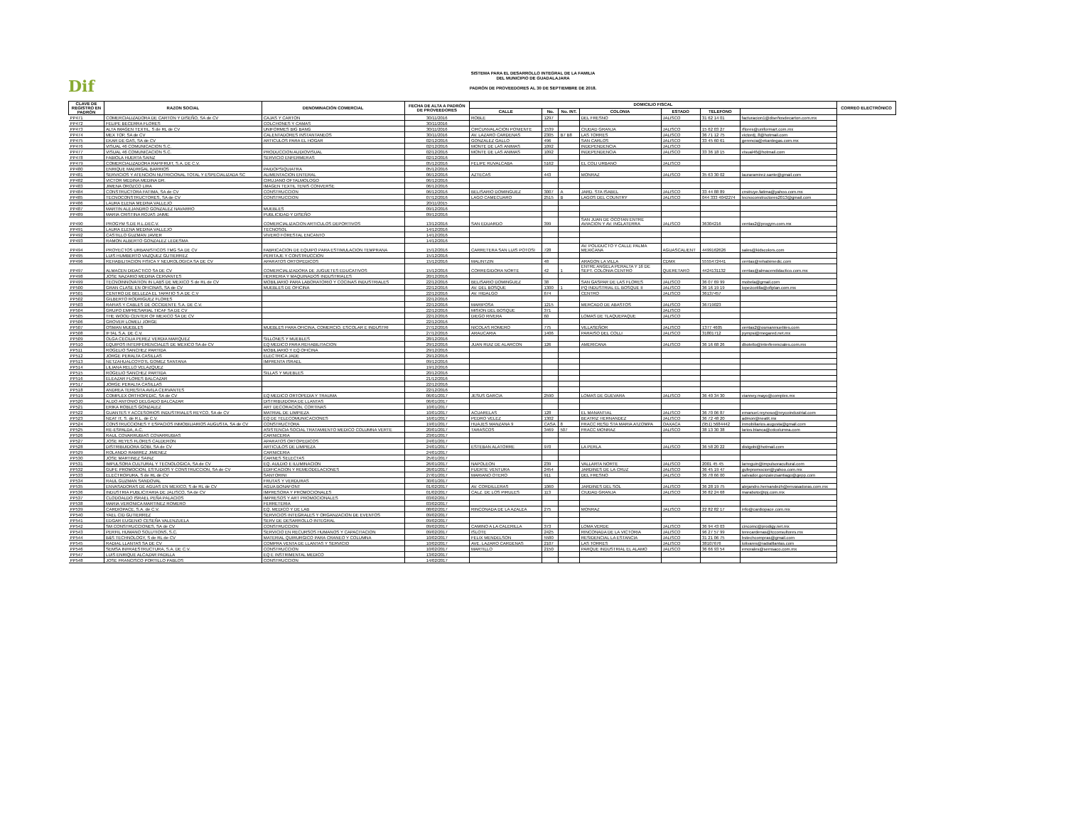Dif
SISTEMA PARA EL DESARROLLO INTEGRAL DE LA FAMILIA
DEL MUNICIPIO DE GUADALAJARA
PADRÓN DE PROVEEDORES AL 30 DE SEPTIEMBRE DE 2018.
| CLAVE DE REGISTRO EN PADRÓN | RAZON SOCIAL | DENOMINACIÓN COMERCIAL | FECHA DE ALTA A PADRÓN DE PROVEEDORES | DOMICILIO FISCAL | | | | | | | CORREO ELECTRÓNICO |
| --- | --- | --- | --- | --- | --- | --- | --- | --- | --- | --- | --- |
| | | | | CALLE | No. | No. INT. | COLONIA | ESTADO | TELEFONO | | |
| PP471 | COMERCIALIZADORA DE CARTON Y DISEÑO, SA de CV | CAJAS Y CARTON | 30/11/2016 | ROBLE | 1297 | | DEL FRESNO | JALISCO | 31 62 14 01 | facturacion1@diseñosdecarton.com.mx | |
| PP472 | FELIPE BECERRA FLORES | COLCHONES Y CAMAS | 30/11/2016 | | | | | | | | |
| PP473 | ALTA IMAGEN TEXTIL, S de RL de CV | UNIFORMES BIG BANG | 30/11/2016 | CIRCUNVALACION PONIENTE | 1539 | | CIUDAD GRANJA | JALISCO | 15 62 03 27 | rflores@uniformart.com.mx | |
| PP474 | MEX TOP, SA de CV | CALENTADORES INSTANTANEOS | 30/11/2016 | AV. LAZARO CARDENAS | 2305 | B7 B8 | LAS TORRES | JALISCO | 36 71 12 75 | victordj_8@hotmail.com | |
| PP475 | EKAR DE GAS, SA de CV | ARTICULOS PARA EL HOGAR | 02/12/2016 | GONZALEZ GALLO | 496 | | SAN CARLOS | JALISCO | 33 45 60 61 | gerencia@ekardegas.com.mx | |
| PP476 | VISUAL 46 COMUNICACION S.C. | | 02/12/2016 | MONTE DE LAS ANIMAS | 1092 | | INDEPENDENCIA | JALISCO | | | |
| PP477 | VISUAL 46 COMUNICACION S.C. | PRODUCCION AUDIOVISUAL | 02/12/2016 | MONTE DE LAS ANIMAS | 1092 | | INDEPENDENCIA | JALISCO | 33 36 18 15 | visual46@hotmail.com | |
| PP478 | FABIOLA HUERTA SAINZ | SERVICIO ENFERMERAS | 02/12/2016 | | | | | | | | |
| PP479 | COMERCIALIZADORA RAPIFRUIT, S.A. DE C.V. | | 05/12/2016 | FELIPE RUVALCABA | 5162 | | EL COLI URBANO | JALISCO | | | |
| PP480 | ENRIQUE MADRIGAL BARRIOS | PAIDOPSIQUIATRA | 05/12/2016 | | | | | | | | |
| PP481 | SERVICIOS Y ATENCION NUTRICIONAL TOTAL Y ESPECIALIZADA SC | ALIMENTACION ENTERAL | 06/12/2016 | AZTECAS | 443 | | MONRAZ | JALISCO | 35 63 30 02 | lauraramirez.sante@gmail.com | |
| PP482 | VICTOR MEDINA MEDINA DR. | CIRUJANO OFTALMOLOGO | 06/12/2016 | | | | | | | | |
| PP483 | JIMENA OROZCO LIRA | IMAGEN TEXTIL TENIS CONVERSE | 06/12/2016 | | | | | | | | |
| PP484 | CONSTRUCTORA FATIMA, SA de CV | CONSTRUCCION | 06/12/2016 | BELISARIO DOMINGUEZ | 3007 | A | JARD. STA ISABEL | JALISCO | 33 44 88 89 | cnstruye.fatima@yahoo.com.mx | |
| PP485 | TECNOCONSTRUCTORES, SA de CV | CONSTRUCCION | 07/12/2016 | LAGO CAMECUARO | 2515 | B | LAGOS DEL COUNTRY | JALISCO | 044 333 4042274 | tecnoconstructores2013@gmail.com | |
| PP486 | LAURA ELENA MEDINA VALLEJO | | 20/11/2015 | | | | | | | | |
| PP487 | MARTIN ALEJANDRO GONZALEZ NAVARRO | MUEBLES | 09/12/2016 | | | | | | | | |
| PP489 | MARIA CRISTINA ROJAS JAIME | PUBLICIDAD Y DISEÑO | 09/12/2016 | | | | | | | | |
| PP490 | PROGYM S.DE R.L.DEC.V. | COMERCIALIZACION ARTICULOS DEPORTIVOS | 13/12/2016 | SAN EDUARDO | 399 | | SAN JUAN DE OCOTAN ENTRE AVIACION Y AV. INGLATERRA | JALISCO | 36304216 | ventas2@progym.com.mx | |
| PP491 | LAURA ELENA MEDINA VALLEJO | TECNOSOL | 14/12/2016 | | | | | | | | |
| PP492 | CASTILLO GUZMAN JAVIER | VIVERO FORESTAL ENCANTO | 14/12/2016 | | | | | | | | |
| PP493 | RAMON ALBERTO GONZALEZ LEDESMA | | 14/12/2016 | | | | | | | | |
| PP494 | PROYECTOS URBANISTICOS TMG SA DE CV | FABRICACION DE EQUIPO PARA ESTIMULACION TEMPRANA | 15/12/2016 | CARRETERA SAN LUIS POTOSI | 728 | | AV. POLIDUCTO Y CALLE PALMA MEXICANA | AGUASCALIENT | 4499162626 | sales@kidscolors.com | |
| PP495 | LUIS HUMBERTO VAZQUEZ GUTIERREZ | PERITAJE Y CONSTRUCCION | 15/12/2016 | | | | | | | | |
| PP496 | REHABILITACION FISICA Y NEUROLOGICA SA DE CV | APARATOS ORTOPEDICOS | 15/12/2016 | MALINTZIN | 48 | | ARAGON LA VILLA | CDMX | 5555472441 | ventas@rehabimedic.com | |
| PP497 | ALMACEN DIDACTICO SA DE CV | COMERCIALIZADORA DE JUGUETES EDUCATIVOS | 15/12/2016 | CORREGIDORA NORTE | 42 | 1 | ENTRE ANGELA PERALTA Y 16 DE SEPT. COLONIA CENTRO | QUERETARO | 4424131132 | ventas@almacendidactico.com.mx | |
| PP498 | JOSE NAZARIO MEDINA CERVANTES | HERRERIA Y MAQUINADOS INDUSTRIALES | 20/12/2016 | | | | | | | | |
| PP499 | TECNOINNOVATION IN LABS DE MEXICO S de RL de CV | MOBILIARIO PARA LABORATORIO Y COCINAS INDUSTRIALES | 22/12/2016 | BELISARIO DOMINGUEZ | 38 | | SAN GASPAR DE LAS FLORES | JALISCO | 36 07 69 99 | mobela@gmail.com | |
| PP500 | GRAN CLASE EN OFICINAS, SA de CV | MUEBLES DE OFICINA | 22/12/2016 | AV. DEL BOSQUE | 1300 | 1 | PQ INDUSTRIAL EL BOSQUE II | JALISCO | 36 16 19 19 | lopezcotilla@ofiplan.com.mx | |
| PP501 | CENTRO DE BELLEZA EL TAPATIO S.A DE C.V | | 22/12/2016 | AV. HIDALGO | 674 | | CENTRO | JALISCO | 36137457 | | |
| PP502 | GILBERTO RODRIGUEZ FLORES | | 22/12/2016 | | | | | | | | |
| PP503 | RAFIAS Y CABLES DE OCCIDENTE S.A. DE C.V. | | 22/12/2016 | MARIPOSA | 1215 | | MERCADO DE ABASTOS | JALISCO | 36719023 | | |
| PP504 | GRUPO EMPRESARIAL TICAF SA DE CV | | 22/12/2016 | MISION DEL BOSQUE | 371 | | | JALISCO | | | |
| PP505 | THE WOOD CENTER OF MEXICO SA DE CV | | 22/12/2016 | DIEGO RIVERA | 60 | | LOMAS DE TLAQUEPAQUE | JALISCO | | | |
| PP506 | GROVER LOMELI JORGE | | 22/12/2016 | | | | | | | | |
| PP507 | OSMAN MUEBLES | MUEBLES PARA OFICINA, COMERCIO, ESCOLAR E INDUSTRI | 27/12/2016 | NICOLAS ROMERO | 775 | | VILLASEÑOR | JALISCO | 1377 4605 | ventas2@osmanmuebles.com | |
| PP508 | IFTAL S.A. DE C.V. | | 27/12/2016 | ARAUCARIA | 1406 | | PARAISO DEL COLLI | JALISCO | 31801712 | pympsi@megared.net.mx | |
| PP509 | OLGA CECILIA PEREZ VERDIA MARQUEZ | SILLONES Y MUEBLES | 28/12/2016 | | | | | | | | |
| PP510 | EQUIPOS INTERFERENCIALES DE MEXICO SA de CV | EQ MEDICO PARA REHABILITACION | 29/12/2016 | JUAN RUIZ DE ALARCON | 126 | | AMERICANA | JALISCO | 36 16 68 26 | dbotello@interferenciales.com.mx | |
| PP511 | ROGELIO SANCHEZ PARTIDA | MOBILIARIO Y EQ OFICINA | 29/12/2016 | | | | | | | | |
| PP512 | JORGE PERALTA CASILLAS | ELECTRICA JADE | 29/12/2016 | | | | | | | | |
| PP513 | NETZAHUALCOYOTL GOMEZ SANTANA | IMPRENTA ISRAEL | 09/12/2016 | | | | | | | | |
| PP514 | LILIANA RELLO VELAZQUEZ | | 19/12/2016 | | | | | | | | |
| PP515 | ROGELIO SANCHEZ PARTIDA | SILLAS Y MUEBLES | 20/12/2016 | | | | | | | | |
| PP516 | ELEAZAR FLORES BALCAZAR | | 21/12/2016 | | | | | | | | |
| PP517 | JORGE PERALTA CASILLAS | | 22/12/2016 | | | | | | | | |
| PP518 | ANDREA TERESITA AVILA CERVANTES | | 22/12/2016 | | | | | | | | |
| PP519 | COMPLEX ORTHOPEDIC, SA de CV | EQ MEDICO ORTOPEDIA Y TRAUMA | 06/01/2017 | JESUS GARCIA | 2590 | | LOMAS DE GUEVARA | JALISCO | 36 40 34 30 | vianney.mayo@complex.mx | |
| PP520 | ALDO ANTONIO DELGADO BALCAZAR | DISTRIBUIDORA DE LLANTAS | 06/01/2017 | | | | | | | | |
| PP521 | ERIKA ROBLES GONZALEZ | ART DECORACION, CORTINAS | 10/01/2017 | | | | | | | | |
| PP522 | GUANTES Y ACCESORIOS INDUSTRIALES REYCO, SA de CV | MATRIAL DE LIMPIEZA | 10/01/2017 | ACUARELAS | 128 | | EL MANANTIAL | JALISCO | 36 70 06 87 | emanuel.reynoso@reycoindustrial.com | |
| PP523 | NEAT IT, S. de R.L. de C.V. | EQ DE TELECOMUNICACIONES | 16/01/2017 | PEDRO VELEZ | 1302 | | BEATRIZ HERNANDEZ | JALISCO | 36 72 48 20 | admon@neatit.mx | |
| PP524 | CONSTRUCCIONES Y ESPACIOS INMOBILIARIOS AUGUSTA, SA de CV | CONSTRUCTORA | 19/01/2017 | HUAJES MANZANA 9 | CASA | 8 | FRACC RESD STA MARIA ATZOMPA | OAXACA | (951) 5684442 | inmobiliarios.augusta@gmail.com | |
| PP525 | RE-ESPALDA, A.C. | ASISTENCIA SOCIAL TRATAMIENTO MEDICO COLUMNA VERTE | 20/01/2017 | TARASCOS | 3469 | 507 | FRACC MONRAZ | JALISCO | 38 13 30 38 | larios.blanca@cdcolumna.com | |
| PP526 | RAUL COVARRUBIAS COVARRUBIAS | CARNICERIA | 23/01/2017 | | | | | | | | |
| PP527 | JOSE REYES FLORES CALDERON | APARATOS ORTOPEDICOS | 24/01/2017 | | | | | | | | |
| PP528 | DISTRIBUIDORA GOBI, SA de CV | ARTICULOS DE LIMPIEZA | 24/01/2017 | ESTEBAN ALATORRE | 970 | | LA PERLA | JALISCO | 36 58 20 22 | distgobi@hotmail.com | |
| PP529 | ROLANDO RAMIREZ JIMENEZ | CARNICERIA | 24/01/2017 | | | | | | | | |
| PP530 | JOSE MARTINEZ SAINZ | CARNES SELECTAS | 25/01/2017 | | | | | | | | |
| PP531 | IMPULSORA CULTURAL Y TECNOLOGICA, SA de CV | EQ. AULDIO E ILUMINACION | 26/01/2017 | NAPOLEON | 239 | | VALLARTA NORTE | JALISCO | 2001 45 45 | larreguin@impulsoracultural.com | |
| PP532 | GUFE PROMOCION, ESTUDIOS Y CONSTRUCCION, SA de CV | EDIFICACION Y REMEODELACIONES | 26/01/2017 | FUERTE VENTURA | 2454 | | JARDINES DE LA CRUZ | JALISCO | 36 45 19 47 | gufepromocion@yahoo.com.mx | |
| PP533 | ELECTROPURA, S de RL de CV | SANTORINI | 27/01/2017 | MARIANO OTERO | 911 | | DEL FRESNO | JALISCO | 36 78 66 00 | salvador.gonzalezsantiago@gepp.com | |
| PP534 | RAUL GUZMAN SANDOVAL | FRUTAS Y VERDURAS | 30/01/2017 | | | | | | | | |
| PP535 | ENVASADORAS DE AGUAS EN MEXICO, S de RL de CV | AGUA BONAFONT | 01/02/2017 | AV. CORDILLERAS | 1060 | | JARDINES DEL SOL | JALISCO | 36 28 19 75 | alejandro.hernandezh@envasadoras.com.mx | |
| PP536 | INDUSTRIA PUBLICITARIA DE JALISCO, SA de CV | IMPRESORA Y PROMOCIONALES | 01/02/2017 | CALZ. DE LOS PIRULES | 113 | | CIUDAD GRANJA | JALISCO | 36 82 24 68 | maraboto@ipj.com.mx | |
| PP537 | CLODOALDO ISRAEL PEÑA PALACIOS | IMPRESOS Y ART PROMOCIONALES | 03/02/2017 | | | | | | | | |
| PP538 | MARIA VERONICA MARTINEZ ROMERO | FERRETERIA | 03/02/2017 | | | | | | | | |
| PP539 | CARDIOPACE, S.A. de C.V. | EQ. MEDICO Y DE LAB | 08/02/2017 | RINCONADA DE LA AZALEA | 275 | | MONRAZ | JALISCO | 22 82 82 17 | info@cardiopace.com.mx | |
| PP540 | YAEL CID GUTIERREZ | SERVICIOS INTEGRALES Y ORGANZACION DE EVENTOS | 09/02/2017 | | | | | | | | |
| PP541 | EDGAR EUGENIO CESEÑA VALENZUELA | SERV DE DESARROLLO INTEGRAL | 09/02/2017 | | | | | | | | |
| PP542 | SM CONSTRUCCIONES, SA de CV | CONSTRUCCION | 09/02/2017 | CAMINO A LA CALERILLA | 373 | | LOMA VERDE | JALISCO | 36 94 43 03 | cincomc@prodigy.net.mx | |
| PP543 | PERFIL HUMANO SOLUTIONS, S.C. | SERVICIO EN RECURSOS HUMANOS Y CAPACITACION | 09/02/2017 | ISLOTE | 2425 | | RINCONADA DE LA VICTORIA | JALISCO | 96 27 57 99 | terecardenas@tcconsultores.mx | |
| PP544 | B&S TECHNOLOGY, S de RL de CV | MATERIAL QUIRURGICO PARA CRANEO Y COLUMNA | 10/02/2017 | FELIX MENDELSON | 5580 | | RESIDENCIAL LA ESTANCIA | JALISCO | 31 21 06 75 | bstechcompras@gmail.com | |
| PP545 | RADIAL LLANTAS SA DE CV | COMPRA VENTA DE LLANTAS Y SERVICIO | 10/02/2017 | AVE. LAZARO CARDENAS | 2107 | | LAS TORRES | JALISCO | 38107676 | lolivares@radialllantas.com | |
| PP546 | SEMSA INFRAESTRUCTURA, S.A. DE C.V. | CONSTRUCCION | 10/02/2017 | MARTILLO | 2150 | | PARQUE INDUSTRIAL EL ALAMO | JALISCO | 36 66 93 54 | emorales@semsaco.com.mx | |
| PP547 | LUIS ENRIQUE ALCAZAR PADILLA | EQ E INSTRIMENTAL MEDICO | 13/02/2017 | | | | | | | | |
| PP548 | JOSE FRANCISCO PORTILLO PABLOS | CONSTRUCCION | 14/02/2017 | | | | | | | | |